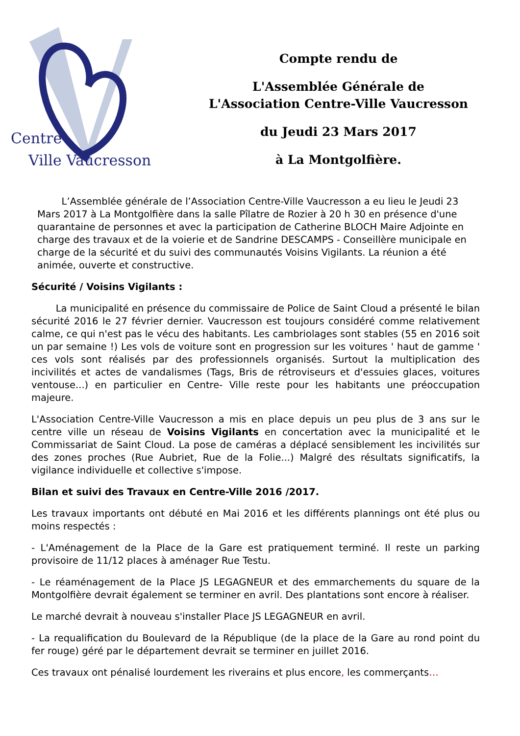Centre
Ville Vaucresson
Compte rendu de
L'Assemblée Générale de
L'Association Centre-Ville Vaucresson
du Jeudi 23 Mars 2017
à La Montgolfière.
L’Assemblée générale de l’Association Centre-Ville Vaucresson a eu lieu le Jeudi 23 Mars 2017 à La Montgolfière dans la salle Pîlatre de Rozier à 20 h 30 en présence d'une quarantaine de personnes et avec la participation de Catherine BLOCH Maire Adjointe en charge des travaux et de la voierie et de Sandrine DESCAMPS - Conseillère municipale en charge de la sécurité et du suivi des communautés Voisins Vigilants. La réunion a été animée, ouverte et constructive.
Sécurité / Voisins Vigilants :
La municipalité en présence du commissaire de Police de Saint Cloud a présenté le bilan sécurité 2016 le 27 février dernier. Vaucresson est toujours considéré comme relativement calme, ce qui n'est pas le vécu des habitants. Les cambriolages sont stables (55 en 2016 soit un par semaine !) Les vols de voiture sont en progression sur les voitures ' haut de gamme ' ces vols sont réalisés par des professionnels organisés. Surtout la multiplication des incivilités et actes de vandalismes (Tags, Bris de rétroviseurs et d'essuies glaces, voitures ventouse...) en particulier en Centre- Ville reste pour les habitants une préoccupation majeure.
L'Association Centre-Ville Vaucresson a mis en place depuis un peu plus de 3 ans sur le centre ville un réseau de Voisins Vigilants en concertation avec la municipalité et le Commissariat de Saint Cloud. La pose de caméras a déplacé sensiblement les incivilités sur des zones proches (Rue Aubriet, Rue de la Folie...) Malgré des résultats significatifs, la vigilance individuelle et collective s'impose.
Bilan et suivi des Travaux en Centre-Ville 2016 /2017.
Les travaux importants ont débuté en Mai 2016 et les différents plannings ont été plus ou moins respectés :
- L'Aménagement de la Place de la Gare est pratiquement terminé. Il reste un parking provisoire de 11/12 places à aménager Rue Testu.
- Le réaménagement de la Place JS LEGAGNEUR et des emmarchements du square de la Montgolfière devrait également se terminer en avril. Des plantations sont encore à réaliser.
Le marché devrait à nouveau s'installer Place JS LEGAGNEUR en avril.
- La requalification du Boulevard de la République (de la place de la Gare au rond point du fer rouge) géré par le département devrait se terminer en juillet 2016.
Ces travaux ont pénalisé lourdement les riverains et plus encore, les commerçants…